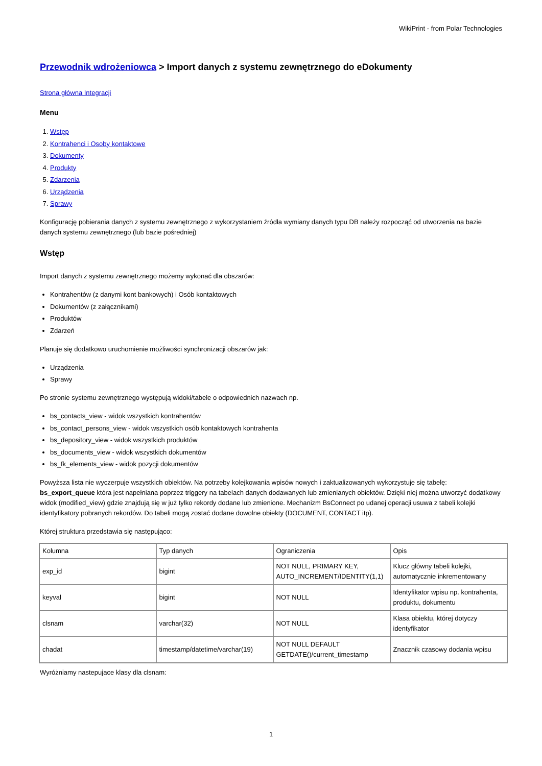WikiPrint - from Polar Technologies
Przewodnik wdrożeniowca > Import danych z systemu zewnętrznego do eDokumenty
Strona główna Integracji
Menu
1. Wstęp
2. Kontrahenci i Osoby kontaktowe
3. Dokumenty
4. Produkty
5. Zdarzenia
6. Urządzenia
7. Sprawy
Konfigurację pobierania danych z systemu zewnętrznego z wykorzystaniem źródła wymiany danych typu DB należy rozpocząć od utworzenia na bazie danych systemu zewnętrznego (lub bazie pośredniej)
Wstęp
Import danych z systemu zewnętrznego możemy wykonać dla obszarów:
Kontrahentów (z danymi kont bankowych) i Osób kontaktowych
Dokumentów (z załącznikami)
Produktów
Zdarzeń
Planuje się dodatkowo uruchomienie możliwości synchronizacji obszarów jak:
Urządzenia
Sprawy
Po stronie systemu zewnętrznego występują widoki/tabele o odpowiednich nazwach np.
bs_contacts_view - widok wszystkich kontrahentów
bs_contact_persons_view - widok wszystkich osób kontaktowych kontrahenta
bs_depository_view - widok wszystkich produktów
bs_documents_view - widok wszystkich dokumentów
bs_fk_elements_view - widok pozycji dokumentów
Powyższa lista nie wyczerpuje wszystkich obiektów. Na potrzeby kolejkowania wpisów nowych i zaktualizowanych wykorzystuje się tabelę: bs_export_queue która jest napełniana poprzez triggery na tabelach danych dodawanych lub zmienianych obiektów. Dzięki niej można utworzyć dodatkowy widok (modified_view) gdzie znajdują się w już tylko rekordy dodane lub zmienione. Mechanizm BsConnect po udanej operacji usuwa z tabeli kolejki identyfikatory pobranych rekordów. Do tabeli mogą zostać dodane dowolne obiekty (DOCUMENT, CONTACT itp).
Której struktura przedstawia się następująco:
| Kolumna | Typ danych | Ograniczenia | Opis |
| exp_id | bigint | NOT NULL, PRIMARY KEY, AUTO_INCREMENT/IDENTITY(1,1) | Klucz główny tabeli kolejki, automatycznie inkrementowany |
| keyval | bigint | NOT NULL | Identyfikator wpisu np. kontrahenta, produktu, dokumentu |
| clsnam | varchar(32) | NOT NULL | Klasa obiektu, której dotyczy identyfikator |
| chadat | timestamp/datetime/varchar(19) | NOT NULL DEFAULT GETDATE()/current_timestamp | Znacznik czasowy dodania wpisu |
Wyróżniamy nastepujace klasy dla clsnam:
1